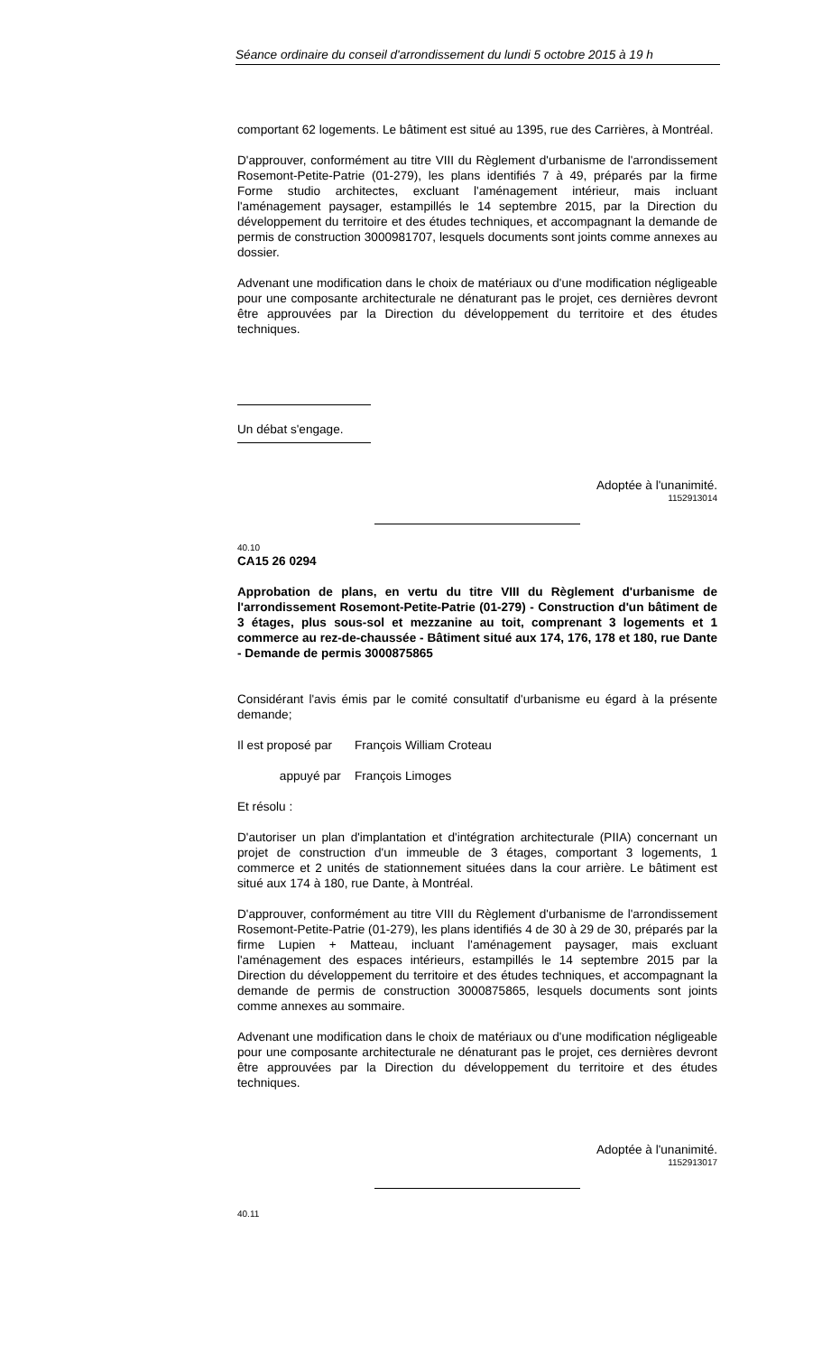Séance ordinaire du conseil d'arrondissement du lundi 5 octobre 2015 à 19 h
comportant 62 logements. Le bâtiment est situé au 1395, rue des Carrières, à Montréal.
D'approuver, conformément au titre VIII du Règlement d'urbanisme de l'arrondissement Rosemont-Petite-Patrie (01-279), les plans identifiés 7 à 49, préparés par la firme Forme studio architectes, excluant l'aménagement intérieur, mais incluant l'aménagement paysager, estampillés le 14 septembre 2015, par la Direction du développement du territoire et des études techniques, et accompagnant la demande de permis de construction 3000981707, lesquels documents sont joints comme annexes au dossier.
Advenant une modification dans le choix de matériaux ou d'une modification négligeable pour une composante architecturale ne dénaturant pas le projet, ces dernières devront être approuvées par la Direction du développement du territoire et des études techniques.
Un débat s'engage.
Adoptée à l'unanimité.
1152913014
40.10
CA15 26 0294
Approbation de plans, en vertu du titre VIII du Règlement d'urbanisme de l'arrondissement Rosemont-Petite-Patrie (01-279) - Construction d'un bâtiment de 3 étages, plus sous-sol et mezzanine au toit, comprenant 3 logements et 1 commerce au rez-de-chaussée - Bâtiment situé aux 174, 176, 178 et 180, rue Dante - Demande de permis 3000875865
Considérant l'avis émis par le comité consultatif d'urbanisme eu égard à la présente demande;
Il est proposé par François William Croteau
appuyé par François Limoges
Et résolu :
D'autoriser un plan d'implantation et d'intégration architecturale (PIIA) concernant un projet de construction d'un immeuble de 3 étages, comportant 3 logements, 1 commerce et 2 unités de stationnement situées dans la cour arrière. Le bâtiment est situé aux 174 à 180, rue Dante, à Montréal.
D'approuver, conformément au titre VIII du Règlement d'urbanisme de l'arrondissement Rosemont-Petite-Patrie (01-279), les plans identifiés 4 de 30 à 29 de 30, préparés par la firme Lupien + Matteau, incluant l'aménagement paysager, mais excluant l'aménagement des espaces intérieurs, estampillés le 14 septembre 2015 par la Direction du développement du territoire et des études techniques, et accompagnant la demande de permis de construction 3000875865, lesquels documents sont joints comme annexes au sommaire.
Advenant une modification dans le choix de matériaux ou d'une modification négligeable pour une composante architecturale ne dénaturant pas le projet, ces dernières devront être approuvées par la Direction du développement du territoire et des études techniques.
Adoptée à l'unanimité.
1152913017
40.11